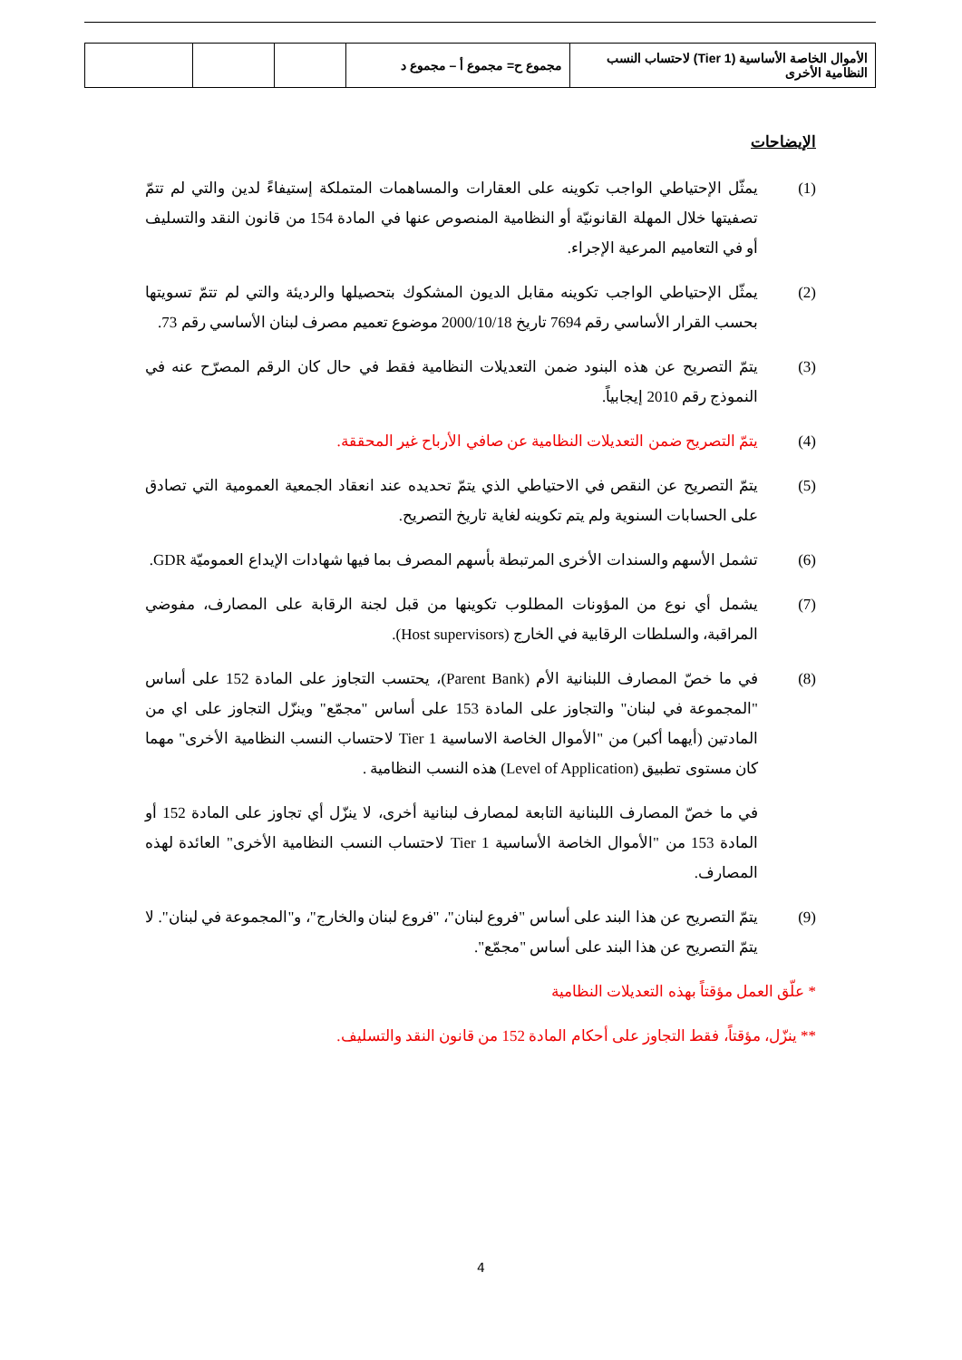| الأموال الخاصة الأساسية (Tier 1) لاحتساب النسب النظامية الأخرى | مجموع ح= مجموع أ – مجموع د | | | |
الإيضاحات
(1) يمثّل الإحتياطي الواجب تكوينه على العقارات والمساهمات المتملكة إستيفاءً لدين والتي لم تتمّ تصفيتها خلال المهلة القانونيّة أو النظامية المنصوص عنها في المادة 154 من قانون النقد والتسليف أو في التعاميم المرعية الإجراء.
(2) يمثّل الإحتياطي الواجب تكوينه مقابل الديون المشكوك بتحصيلها والرديئة والتي لم تتمّ تسويتها بحسب القرار الأساسي رقم 7694 تاريخ 2000/10/18 موضوع تعميم مصرف لبنان الأساسي رقم 73.
(3) يتمّ التصريح عن هذه البنود ضمن التعديلات النظامية فقط في حال كان الرقم المصرّح عنه في النموذج رقم 2010 إيجابياً.
(4) يتمّ التصريح ضمن التعديلات النظامية عن صافي الأرباح غير المحققة.
(5) يتمّ التصريح عن النقص في الاحتياطي الذي يتمّ تحديده عند انعقاد الجمعية العمومية التي تصادق على الحسابات السنوية ولم يتم تكوينه لغاية تاريخ التصريح.
(6) تشمل الأسهم والسندات الأخرى المرتبطة بأسهم المصرف بما فيها شهادات الإيداع العموميّة GDR.
(7) يشمل أي نوع من المؤونات المطلوب تكوينها من قبل لجنة الرقابة على المصارف، مفوضي المراقبة، والسلطات الرقابية في الخارج (Host supervisors).
(8) في ما خصّ المصارف اللبنانية الأم (Parent Bank)، يحتسب التجاوز على المادة 152 على أساس "المجموعة في لبنان" والتجاوز على المادة 153 على أساس "مجمّع" وينزّل التجاوز على اي من المادتين (أيهما أكبر) من "الأموال الخاصة الاساسية Tier 1 لاحتساب النسب النظامية الأخرى" مهما كان مستوى تطبيق (Level of Application) هذه النسب النظامية .
في ما خصّ المصارف اللبنانية التابعة لمصارف لبنانية أخرى، لا ينزّل أي تجاوز على المادة 152 أو المادة 153 من "الأموال الخاصة الأساسية Tier 1 لاحتساب النسب النظامية الأخرى" العائدة لهذه المصارف.
(9) يتمّ التصريح عن هذا البند على أساس "فروع لبنان"، "فروع لبنان والخارج"، و"المجموعة في لبنان". لا يتمّ التصريح عن هذا البند على أساس "مجمّع".
* علّق العمل مؤقتاً بهذه التعديلات النظامية
** ينزّل، مؤقتاً، فقط التجاوز على أحكام المادة 152 من قانون النقد والتسليف.
4